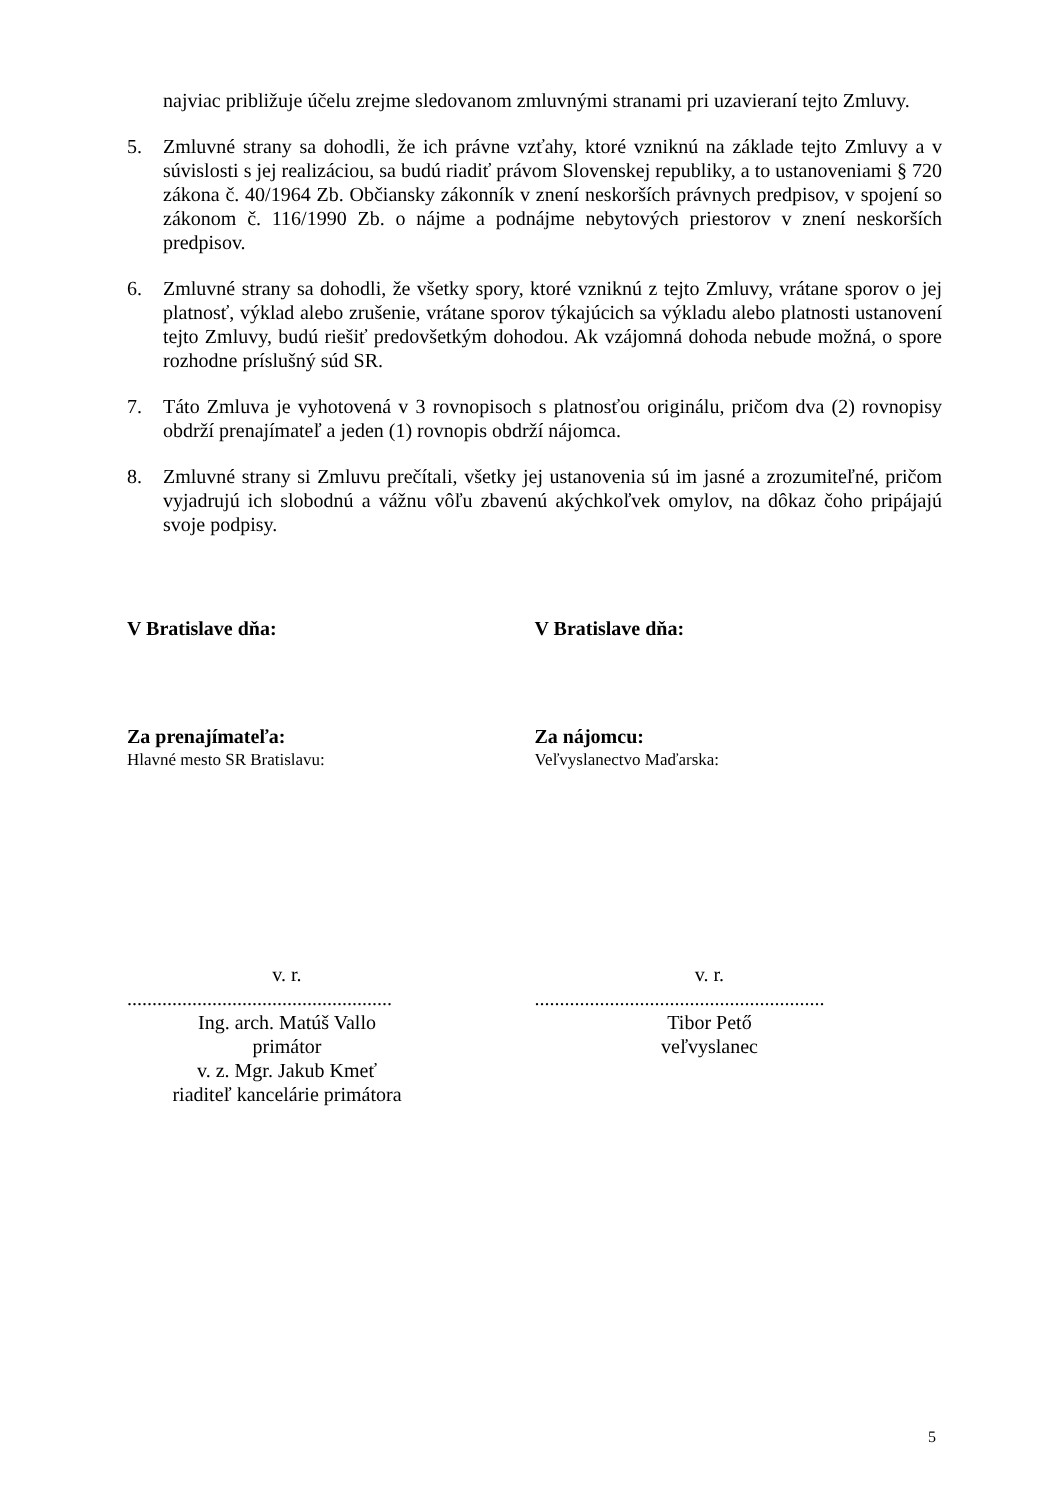najviac približuje účelu zrejme sledovanom zmluvnými stranami pri uzavieraní tejto Zmluvy.
5. Zmluvné strany sa dohodli, že ich právne vzťahy, ktoré vzniknú na základe tejto Zmluvy a v súvislosti s jej realizáciou, sa budú riadiť právom Slovenskej republiky, a to ustanoveniami § 720 zákona č. 40/1964 Zb. Občiansky zákonník v znení neskorších právnych predpisov, v spojení so zákonom č. 116/1990 Zb. o nájme a podnájme nebytových priestorov v znení neskorších predpisov.
6. Zmluvné strany sa dohodli, že všetky spory, ktoré vzniknú z tejto Zmluvy, vrátane sporov o jej platnosť, výklad alebo zrušenie, vrátane sporov týkajúcich sa výkladu alebo platnosti ustanovení tejto Zmluvy, budú riešiť predovšetkým dohodou. Ak vzájomná dohoda nebude možná, o spore rozhodne príslušný súd SR.
7. Táto Zmluva je vyhotovená v 3 rovnopisoch s platnosťou originálu, pričom dva (2) rovnopisy obdrží prenajímateľ a jeden (1) rovnopis obdrží nájomca.
8. Zmluvné strany si Zmluvu prečítali, všetky jej ustanovenia sú im jasné a zrozumiteľné, pričom vyjadrujú ich slobodnú a vážnu vôľu zbavenú akýchkoľvek omylov, na dôkaz čoho pripájajú svoje podpisy.
V Bratislave dňa:
Za prenajímateľa:
Hlavné mesto SR Bratislavu:
v. r.
.....................................................
Ing. arch. Matúš Vallo
primátor
v. z. Mgr. Jakub Kmeť
riaditeľ kancelárie primátora
V Bratislave dňa:
Za nájomcu:
Veľvyslanectvo Maďarska:
v. r.
..........................................................
Tibor Pető
veľvyslanec
5